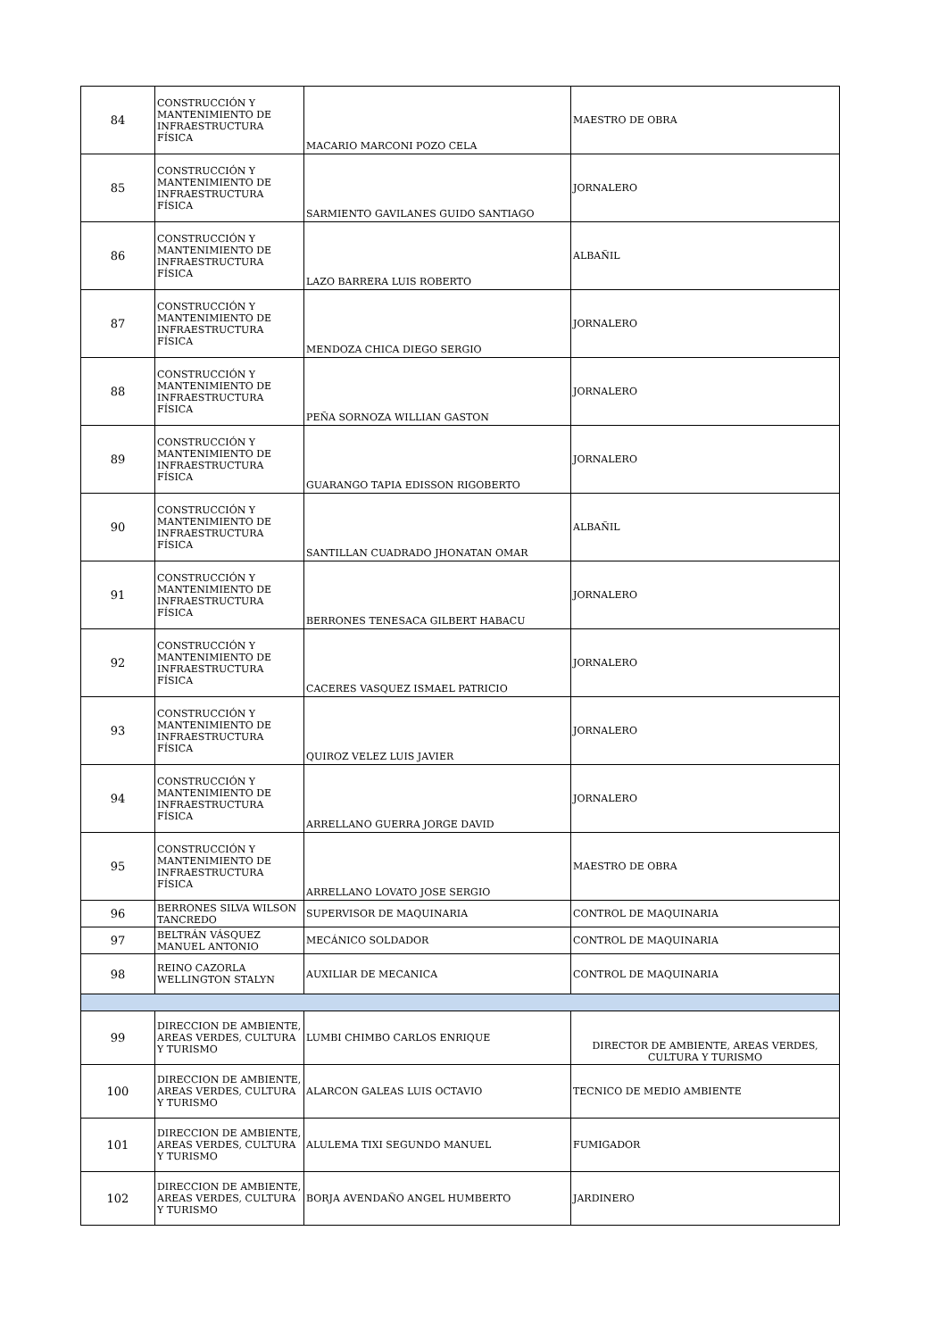| 84 | CONSTRUCCIÓN Y MANTENIMIENTO DE INFRAESTRUCTURA FÍSICA | MACARIO MARCONI POZO CELA | MAESTRO DE OBRA |
| 85 | CONSTRUCCIÓN Y MANTENIMIENTO DE INFRAESTRUCTURA FÍSICA | SARMIENTO GAVILANES GUIDO SANTIAGO | JORNALERO |
| 86 | CONSTRUCCIÓN Y MANTENIMIENTO DE INFRAESTRUCTURA FÍSICA | LAZO BARRERA LUIS ROBERTO | ALBAÑIL |
| 87 | CONSTRUCCIÓN Y MANTENIMIENTO DE INFRAESTRUCTURA FÍSICA | MENDOZA CHICA DIEGO SERGIO | JORNALERO |
| 88 | CONSTRUCCIÓN Y MANTENIMIENTO DE INFRAESTRUCTURA FÍSICA | PEÑA SORNOZA WILLIAN GASTON | JORNALERO |
| 89 | CONSTRUCCIÓN Y MANTENIMIENTO DE INFRAESTRUCTURA FÍSICA | GUARANGO TAPIA EDISSON RIGOBERTO | JORNALERO |
| 90 | CONSTRUCCIÓN Y MANTENIMIENTO DE INFRAESTRUCTURA FÍSICA | SANTILLAN CUADRADO JHONATAN OMAR | ALBAÑIL |
| 91 | CONSTRUCCIÓN Y MANTENIMIENTO DE INFRAESTRUCTURA FÍSICA | BERRONES TENESACA GILBERT HABACU | JORNALERO |
| 92 | CONSTRUCCIÓN Y MANTENIMIENTO DE INFRAESTRUCTURA FÍSICA | CACERES VASQUEZ ISMAEL PATRICIO | JORNALERO |
| 93 | CONSTRUCCIÓN Y MANTENIMIENTO DE INFRAESTRUCTURA FÍSICA | QUIROZ VELEZ LUIS JAVIER | JORNALERO |
| 94 | CONSTRUCCIÓN Y MANTENIMIENTO DE INFRAESTRUCTURA FÍSICA | ARRELLANO GUERRA JORGE DAVID | JORNALERO |
| 95 | CONSTRUCCIÓN Y MANTENIMIENTO DE INFRAESTRUCTURA FÍSICA | ARRELLANO LOVATO JOSE SERGIO | MAESTRO DE OBRA |
| 96 | BERRONES SILVA WILSON TANCREDO | SUPERVISOR DE MAQUINARIA | CONTROL DE MAQUINARIA |
| 97 | BELTRÁN VÁSQUEZ MANUEL ANTONIO | MECÁNICO SOLDADOR | CONTROL DE MAQUINARIA |
| 98 | REINO CAZORLA WELLINGTON STALYN | AUXILIAR DE MECANICA | CONTROL DE MAQUINARIA |
| 99 | DIRECCION DE AMBIENTE, AREAS VERDES, CULTURA Y TURISMO | LUMBI CHIMBO CARLOS ENRIQUE | DIRECTOR DE AMBIENTE, AREAS VERDES, CULTURA Y TURISMO |
| 100 | DIRECCION DE AMBIENTE, AREAS VERDES, CULTURA Y TURISMO | ALARCON GALEAS LUIS OCTAVIO | TECNICO DE MEDIO AMBIENTE |
| 101 | DIRECCION DE AMBIENTE, AREAS VERDES, CULTURA Y TURISMO | ALULEMA TIXI SEGUNDO MANUEL | FUMIGADOR |
| 102 | DIRECCION DE AMBIENTE, AREAS VERDES, CULTURA Y TURISMO | BORJA AVENDAÑO ANGEL HUMBERTO | JARDINERO |